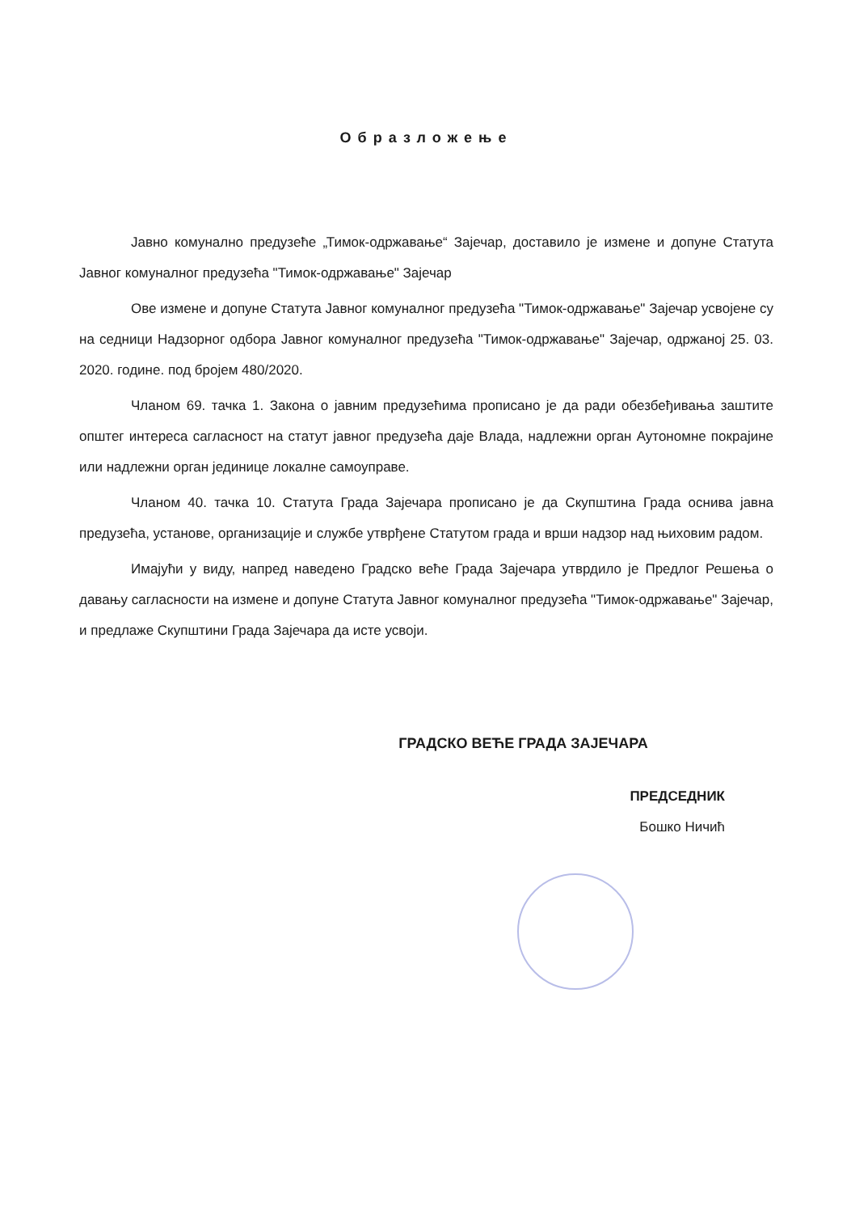Образложење
Јавно комунално предузеће „Тимок-одржавање“ Зајечар, доставило је измене и допуне Статута Јавног комуналног предузећа "Тимок-одржавање" Зајечар
Ове измене и допуне Статута Јавног комуналног предузећа "Тимок-одржавање" Зајечар усвојене су на седници Надзорног одбора Јавног комуналног предузећа "Тимок-одржавање" Зајечар, одржаној 25. 03. 2020. године. под бројем 480/2020.
Чланом 69. тачка 1. Закона о јавним предузећима прописано је да ради обезбеђивања заштите општег интереса сагласност на статут јавног предузећа даје Влада, надлежни орган Аутономне покрајине или надлежни орган јединице локалне самоуправе.
Чланом 40. тачка 10. Статута Града Зајечара прописано је да Скупштина Града оснива јавна предузећа, установе, организације и службе утврђене Статутом града и врши надзор над њиховим радом.
Имајући у виду, напред наведено Градско веће Града Зајечара утврдило је Предлог Решења о давању сагласности на измене и допуне Статута Јавног комуналног предузећа "Тимок-одржавање" Зајечар, и предлаже Скупштини Града Зајечара да исте усвоји.
ГРАДСКО ВЕЋЕ ГРАДА ЗАЈЕЧАРА
ПРЕДСЕДНИК
Бошко Ничић